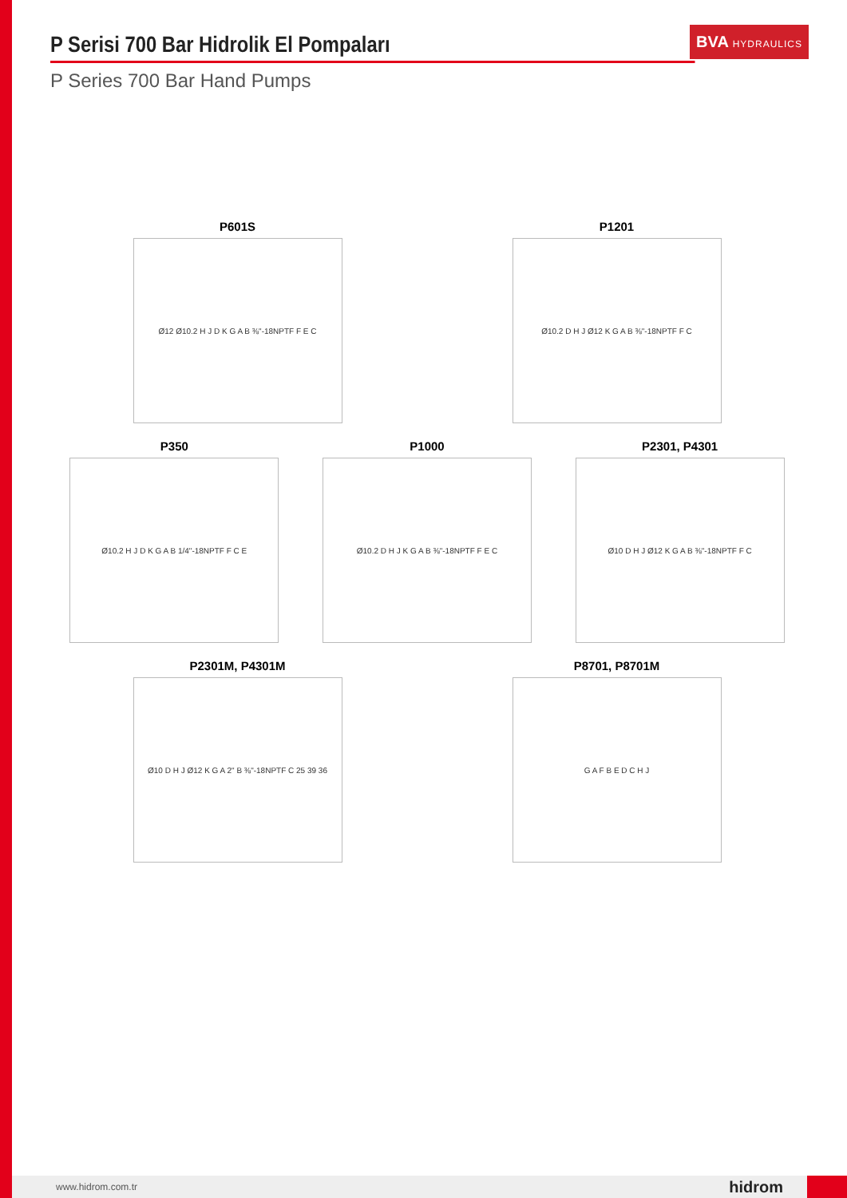P Serisi 700 Bar Hidrolik El Pompaları
P Series 700 Bar Hand Pumps
BVA HYDRAULICS
P601S
Ø12 Ø10.2 H J D K G A B ⅜"-18NPTF F E C
P1201
Ø10.2 D H J Ø12 K G A B ⅜"-18NPTF F C
P350
Ø10.2 H J D K G A B 1/4"-18NPTF F C E
P1000
Ø10.2 D H J K G A B ⅜"-18NPTF F E C
P2301, P4301
Ø10 D H J Ø12 K G A B ⅜"-18NPTF F C
P2301M, P4301M
Ø10 D H J Ø12 K G A 2" B ⅜"-18NPTF C 25 39 36
P8701, P8701M
G A F B E D C H J
www.hidrom.com.tr hidrom